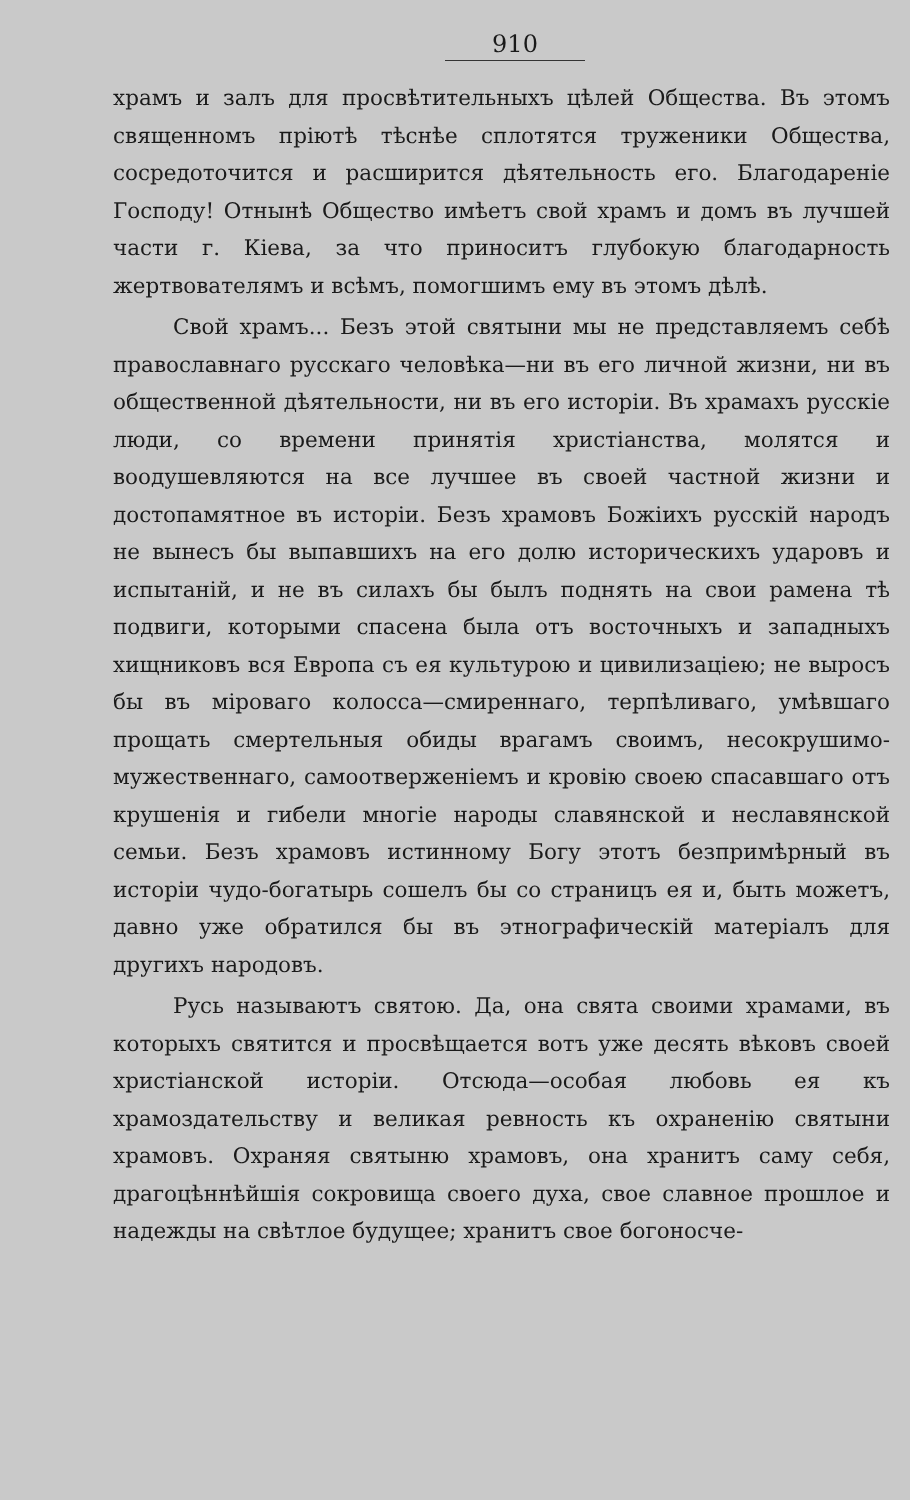910
храмъ и залъ для просвѣтительныхъ цѣлей Общества. Въ этомъ священномъ пріютѣ тѣснѣе сплотятся труженики Общества, сосредоточится и расширится дѣятельность его. Благодареніе Господу! Отнынѣ Общество имѣетъ свой храмъ и домъ въ лучшей части г. Кіева, за что приноситъ глубокую благодарность жертвователямъ и всѣмъ, помогшимъ ему въ этомъ дѣлѣ.
Свой храмъ... Безъ этой святыни мы не представляемъ себѣ православнаго русскаго человѣка—ни въ его личной жизни, ни въ общественной дѣятельности, ни въ его исторіи. Въ храмахъ русскіе люди, со времени принятія христіанства, молятся и воодушевляются на все лучшее въ своей частной жизни и достопамятное въ исторіи. Безъ храмовъ Божіихъ русскій народъ не вынесъ бы выпавшихъ на его долю историческихъ ударовъ и испытаній, и не въ силахъ бы былъ поднять на свои рамена тѣ подвиги, которыми спасена была отъ восточныхъ и западныхъ хищниковъ вся Европа съ ея культурою и цивилизаціею; не выросъ бы въ міроваго колосса—смиреннаго, терпѣливаго, умѣвшаго прощать смертельныя обиды врагамъ своимъ, несокрушимо-мужественнаго, самоотверженіемъ и кровію своею спасавшаго отъ крушенія и гибели многіе народы славянской и неславянской семьи. Безъ храмовъ истинному Богу этотъ безпримѣрный въ исторіи чудо-богатырь сошелъ бы со страницъ ея и, быть можетъ, давно уже обратился бы въ этнографическій матеріалъ для другихъ народовъ.
Русь называютъ святою. Да, она свята своими храмами, въ которыхъ святится и просвѣщается вотъ уже десять вѣковъ своей христіанской исторіи. Отсюда—особая любовь ея къ храмоздательству и великая ревность къ охраненію святыни храмовъ. Охраняя святыню храмовъ, она хранитъ саму себя, драгоцѣннѣйшія сокровища своего духа, свое славное прошлое и надежды на свѣтлое будущее; хранитъ свое богоносче-